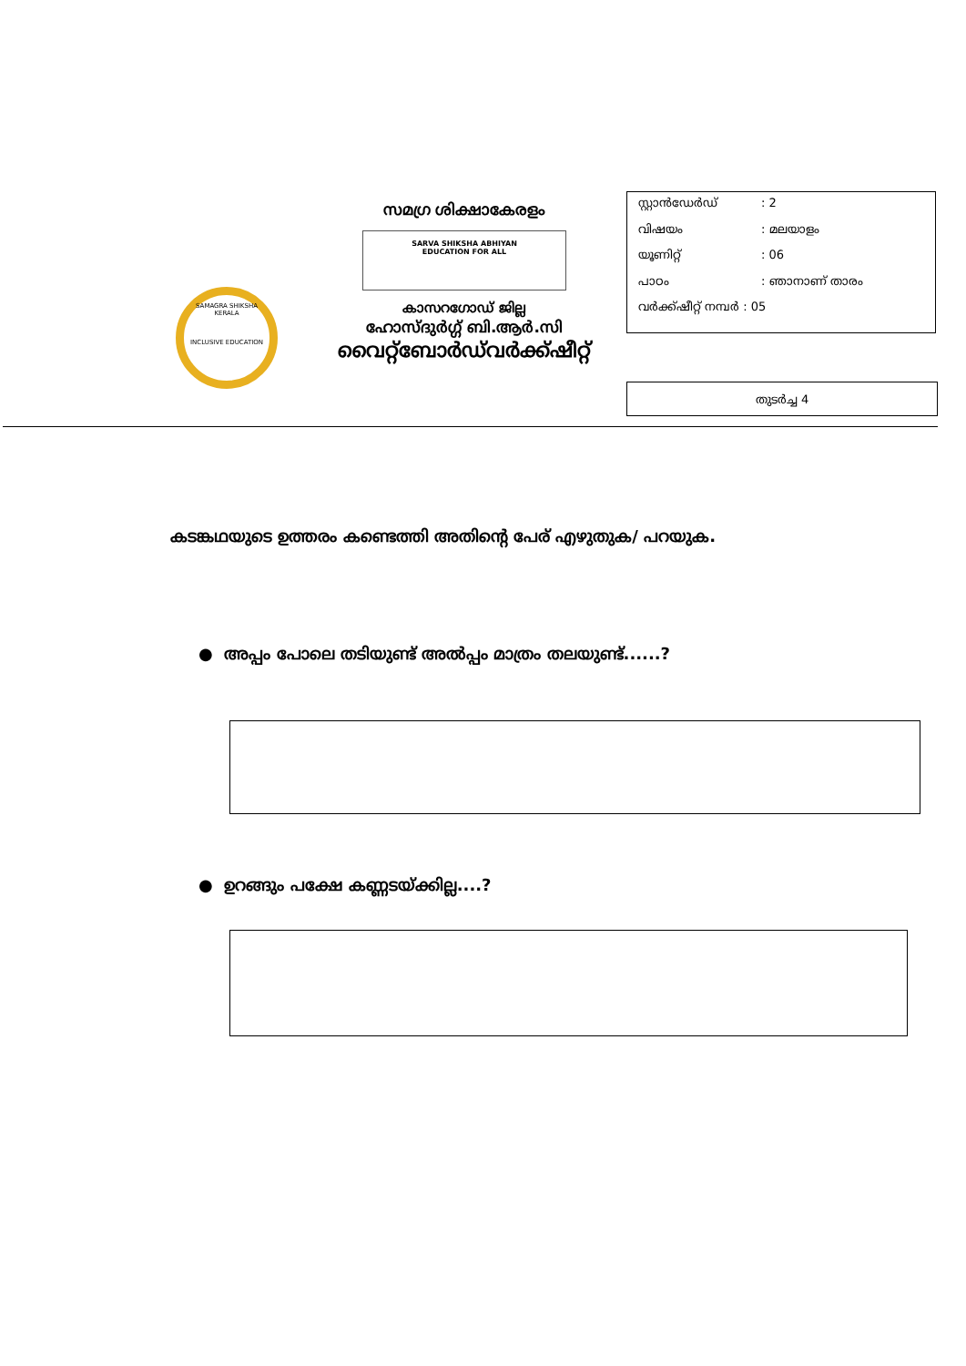സമഗ്ര ശിക്ഷാകേരളം
SARVA SHIKSHA ABHIYAN
EDUCATION FOR ALL
കാസറഗോഡ് ജില്ല
ഹോസ്ദുർഗ്ഗ് ബി.ആർ.സി
വൈറ്റ്ബോർഡ്‌വർക്ക്ഷീറ്റ്
SAMAGRA SHIKSHA KERALA
INCLUSIVE EDUCATION
സ്റ്റാൻഡേർഡ്: 2
വിഷയം: മലയാളം
യൂണിറ്റ്: 06
പാഠം: ഞാനാണ് താരം
വർക്ക്ഷീറ്റ് നമ്പർ : 05
തുടർച്ച 4
കടങ്കഥയുടെ ഉത്തരം കണ്ടെത്തി അതിന്റെ പേര് എഴുതുക/ പറയുക.
● അപ്പം പോലെ തടിയുണ്ട് അൽപ്പം മാത്രം തലയുണ്ട്......?
● ഉറങ്ങും പക്ഷേ കണ്ണടയ്ക്കില്ല....?